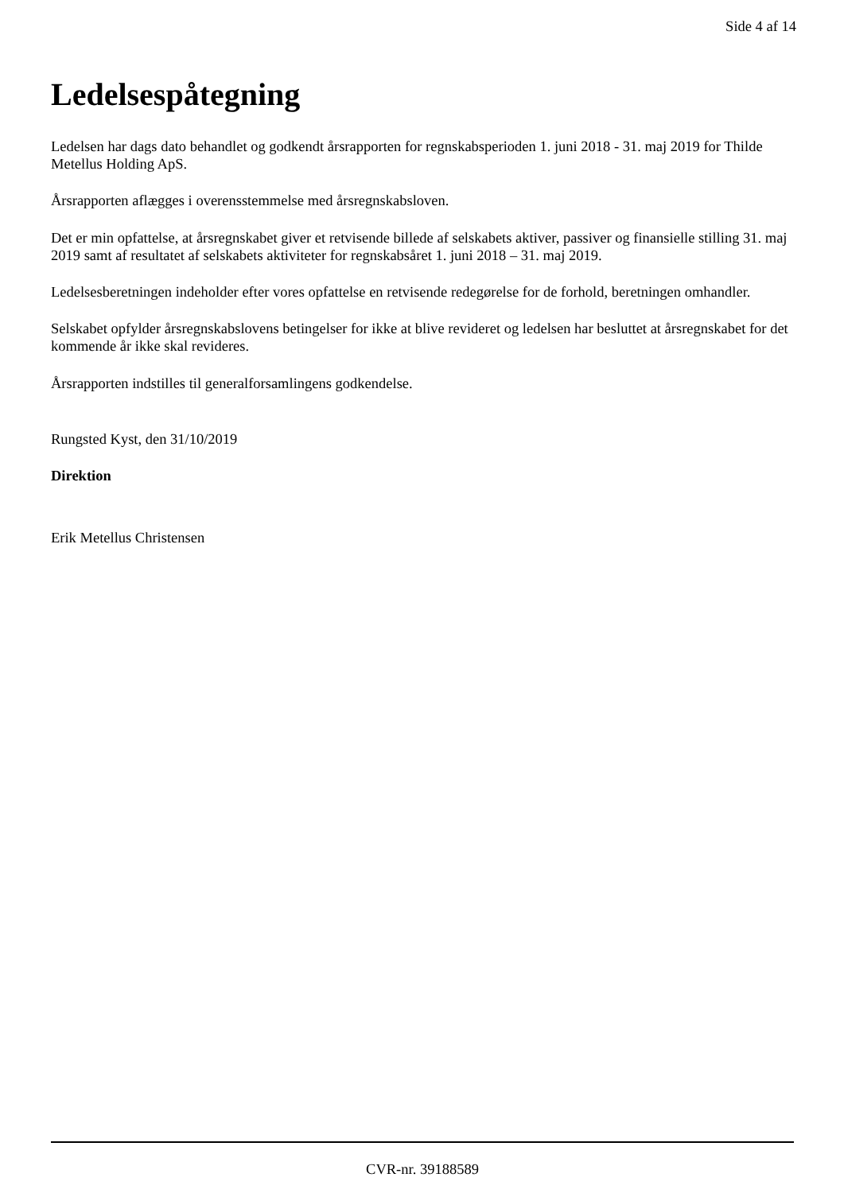Side 4 af 14
Ledelsespåtegning
Ledelsen har dags dato behandlet og godkendt årsrapporten for regnskabsperioden 1. juni 2018 - 31. maj 2019 for Thilde Metellus Holding ApS.
Årsrapporten aflægges i overensstemmelse med årsregnskabsloven.
Det er min opfattelse, at årsregnskabet giver et retvisende billede af selskabets aktiver, passiver og finansielle stilling 31. maj 2019 samt af resultatet af selskabets aktiviteter for regnskabsåret 1. juni 2018 – 31. maj 2019.
Ledelsesberetningen indeholder efter vores opfattelse en retvisende redegørelse for de forhold, beretningen omhandler.
Selskabet opfylder årsregnskabslovens betingelser for ikke at blive revideret og ledelsen har besluttet at årsregnskabet for det kommende år ikke skal revideres.
Årsrapporten indstilles til generalforsamlingens godkendelse.
Rungsted Kyst, den 31/10/2019
Direktion
Erik Metellus Christensen
CVR-nr. 39188589